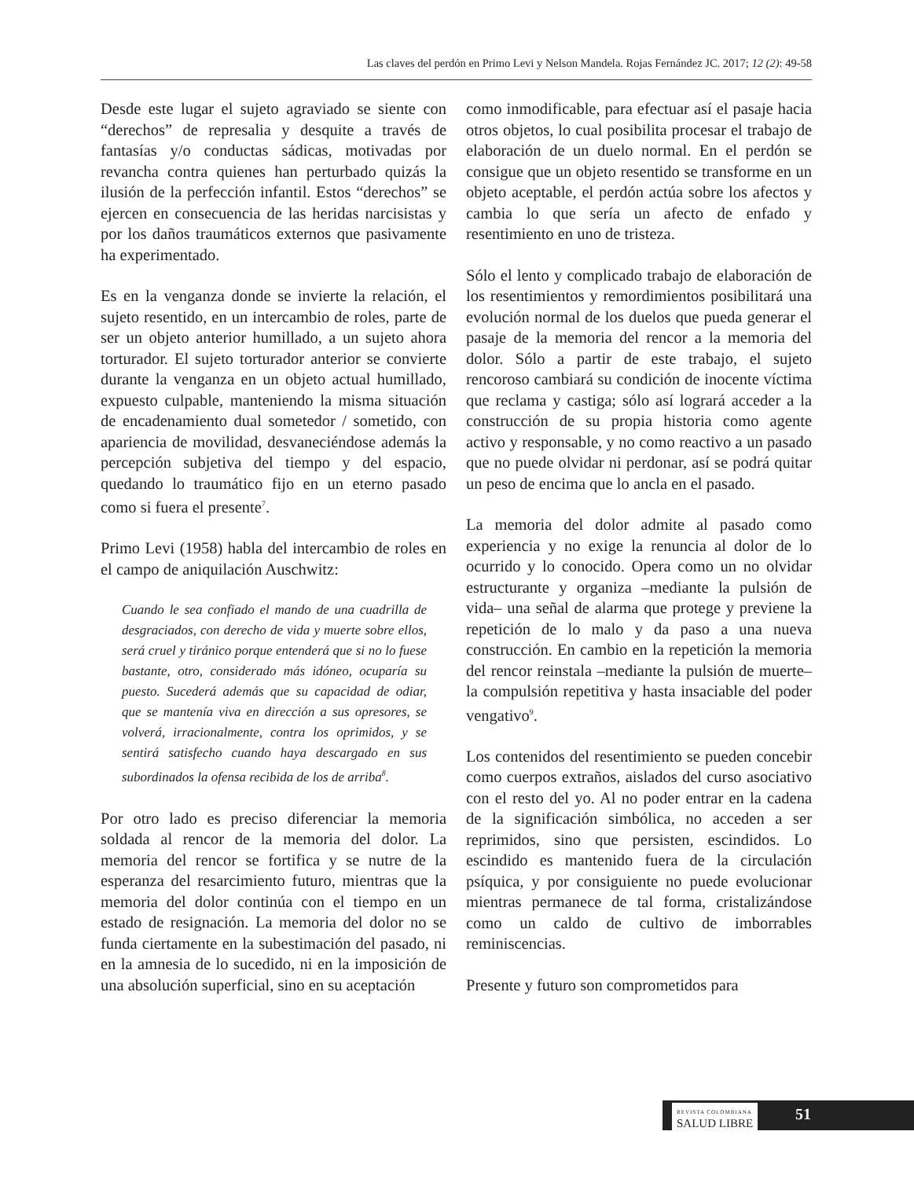Las claves del perdón en Primo Levi y Nelson Mandela. Rojas Fernández JC. 2017; 12 (2): 49-58
Desde este lugar el sujeto agraviado se siente con “derechos” de represalia y desquite a través de fantasías y/o conductas sádicas, motivadas por revancha contra quienes han perturbado quizás la ilusión de la perfección infantil. Estos “derechos” se ejercen en consecuencia de las heridas narcisistas y por los daños traumáticos externos que pasivamente ha experimentado.
Es en la venganza donde se invierte la relación, el sujeto resentido, en un intercambio de roles, parte de ser un objeto anterior humillado, a un sujeto ahora torturador. El sujeto torturador anterior se convierte durante la venganza en un objeto actual humillado, expuesto culpable, manteniendo la misma situación de encadenamiento dual sometedor / sometido, con apariencia de movilidad, desvaneciéndose además la percepción subjetiva del tiempo y del espacio, quedando lo traumático fijo en un eterno pasado como si fuera el presente<sup>7</sup>.
Primo Levi (1958) habla del intercambio de roles en el campo de aniquilación Auschwitz:
Cuando le sea confiado el mando de una cuadrilla de desgraciados, con derecho de vida y muerte sobre ellos, será cruel y tiránico porque entenderá que si no lo fuese bastante, otro, considerado más idóneo, ocuparía su puesto. Sucederá además que su capacidad de odiar, que se mantenía viva en dirección a sus opresores, se volverá, irracionalmente, contra los oprimidos, y se sentirá satisfecho cuando haya descargado en sus subordinados la ofensa recibida de los de arriba<sup>8</sup>.
Por otro lado es preciso diferenciar la memoria soldada al rencor de la memoria del dolor. La memoria del rencor se fortifica y se nutre de la esperanza del resarcimiento futuro, mientras que la memoria del dolor continúa con el tiempo en un estado de resignación. La memoria del dolor no se funda ciertamente en la subestimación del pasado, ni en la amnesia de lo sucedido, ni en la imposición de una absolución superficial, sino en su aceptación
como inmodificable, para efectuar así el pasaje hacia otros objetos, lo cual posibilita procesar el trabajo de elaboración de un duelo normal. En el perdón se consigue que un objeto resentido se transforme en un objeto aceptable, el perdón actúa sobre los afectos y cambia lo que sería un afecto de enfado y resentimiento en uno de tristeza.
Sólo el lento y complicado trabajo de elaboración de los resentimientos y remordimientos posibilitará una evolución normal de los duelos que pueda generar el pasaje de la memoria del rencor a la memoria del dolor. Sólo a partir de este trabajo, el sujeto rencoroso cambiará su condición de inocente víctima que reclama y castiga; sólo así logrará acceder a la construcción de su propia historia como agente activo y responsable, y no como reactivo a un pasado que no puede olvidar ni perdonar, así se podrá quitar un peso de encima que lo ancla en el pasado.
La memoria del dolor admite al pasado como experiencia y no exige la renuncia al dolor de lo ocurrido y lo conocido. Opera como un no olvidar estructurante y organiza –mediante la pulsión de vida– una señal de alarma que protege y previene la repetición de lo malo y da paso a una nueva construcción. En cambio en la repetición la memoria del rencor reinstala –mediante la pulsión de muerte– la compulsión repetitiva y hasta insaciable del poder vengativo<sup>9</sup>.
Los contenidos del resentimiento se pueden concebir como cuerpos extraños, aislados del curso asociativo con el resto del yo. Al no poder entrar en la cadena de la significación simbólica, no acceden a ser reprimidos, sino que persisten, escindidos. Lo escindido es mantenido fuera de la circulación psíquica, y por consiguiente no puede evolucionar mientras permanece de tal forma, cristalizándose como un caldo de cultivo de imborrables reminiscencias.
Presente y futuro son comprometidos para
REVISTA COLOMBIANA
SALUD LIBRE
51